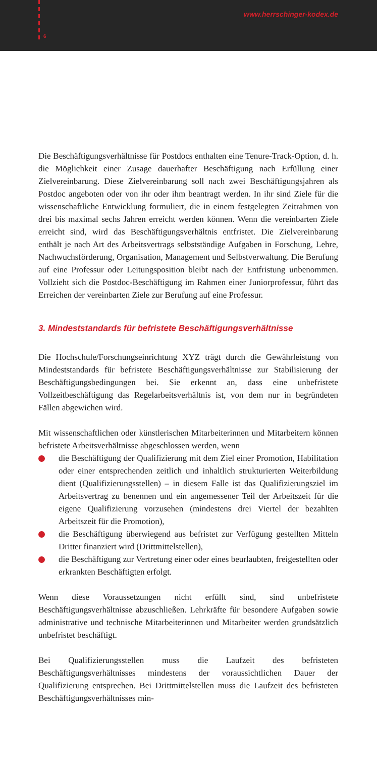6
www.herrschinger-kodex.de
Die Beschäftigungsverhältnisse für Postdocs enthalten eine Tenure-Track-Option, d. h. die Möglichkeit einer Zusage dauerhafter Beschäftigung nach Erfüllung einer Zielvereinbarung. Diese Zielvereinbarung soll nach zwei Beschäftigungsjahren als Postdoc angeboten oder von ihr oder ihm beantragt werden. In ihr sind Ziele für die wissenschaftliche Entwicklung formuliert, die in einem festgelegten Zeitrahmen von drei bis maximal sechs Jahren erreicht werden können. Wenn die vereinbarten Ziele erreicht sind, wird das Beschäftigungsverhältnis entfristet. Die Zielvereinbarung enthält je nach Art des Arbeitsvertrags selbstständige Aufgaben in Forschung, Lehre, Nachwuchsförderung, Organisation, Management und Selbstverwaltung. Die Berufung auf eine Professur oder Leitungsposition bleibt nach der Entfristung unbenommen. Vollzieht sich die Postdoc-Beschäftigung im Rahmen einer Juniorprofessur, führt das Erreichen der vereinbarten Ziele zur Berufung auf eine Professur.
3. Mindeststandards für befristete Beschäftigungsverhältnisse
Die Hochschule/Forschungseinrichtung XYZ trägt durch die Gewährleistung von Mindeststandards für befristete Beschäftigungsverhältnisse zur Stabilisierung der Beschäftigungsbedingungen bei. Sie erkennt an, dass eine unbefristete Vollzeitbeschäftigung das Regelarbeitsverhältnis ist, von dem nur in begründeten Fällen abgewichen wird.
Mit wissenschaftlichen oder künstlerischen Mitarbeiterinnen und Mitarbeitern können befristete Arbeitsverhältnisse abgeschlossen werden, wenn
die Beschäftigung der Qualifizierung mit dem Ziel einer Promotion, Habilitation oder einer entsprechenden zeitlich und inhaltlich strukturierten Weiterbildung dient (Qualifizierungsstellen) – in diesem Falle ist das Qualifizierungsziel im Arbeitsvertrag zu benennen und ein angemessener Teil der Arbeitszeit für die eigene Qualifizierung vorzusehen (mindestens drei Viertel der bezahlten Arbeitszeit für die Promotion),
die Beschäftigung überwiegend aus befristet zur Verfügung gestellten Mitteln Dritter finanziert wird (Drittmittelstellen),
die Beschäftigung zur Vertretung einer oder eines beurlaubten, freigestellten oder erkrankten Beschäftigten erfolgt.
Wenn diese Voraussetzungen nicht erfüllt sind, sind unbefristete Beschäftigungsverhältnisse abzuschließen. Lehrkräfte für besondere Aufgaben sowie administrative und technische Mitarbeiterinnen und Mitarbeiter werden grundsätzlich unbefristet beschäftigt.
Bei Qualifizierungsstellen muss die Laufzeit des befristeten Beschäftigungsverhältnisses mindestens der voraussichtlichen Dauer der Qualifizierung entsprechen. Bei Drittmittelstellen muss die Laufzeit des befristeten Beschäftigungsverhältnisses min-